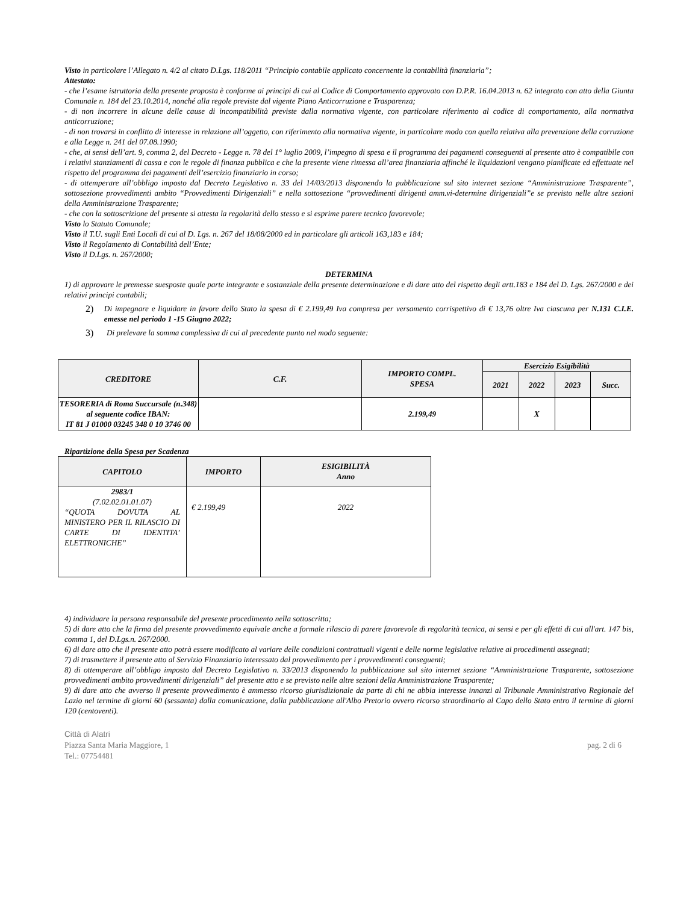Visto in particolare l’Allegato n. 4/2 al citato D.Lgs. 118/2011 “Principio contabile applicato concernente la contabilità finanziaria”;
Attestato:
- che l’esame istruttoria della presente proposta è conforme ai principi di cui al Codice di Comportamento approvato con D.P.R. 16.04.2013 n. 62 integrato con atto della Giunta Comunale n. 184 del 23.10.2014, nonché alla regole previste dal vigente Piano Anticorruzione e Trasparenza;
- di non incorrere in alcune delle cause di incompatibilità previste dalla normativa vigente, con particolare riferimento al codice di comportamento, alla normativa anticorruzione;
- di non trovarsi in conflitto di interesse in relazione all’oggetto, con riferimento alla normativa vigente, in particolare modo con quella relativa alla prevenzione della corruzione e alla Legge n. 241 del 07.08.1990;
- che, ai sensi dell’art. 9, comma 2, del Decreto - Legge n. 78 del 1° luglio 2009, l’impegno di spesa e il programma dei pagamenti conseguenti al presente atto è compatibile con i relativi stanziamenti di cassa e con le regole di finanza pubblica e che la presente viene rimessa all’area finanziaria affinché le liquidazioni vengano pianificate ed effettuate nel rispetto del programma dei pagamenti dell’esercizio finanziario in corso;
- di ottemperare all’obbligo imposto dal Decreto Legislativo n. 33 del 14/03/2013 disponendo la pubblicazione sul sito internet sezione “Amministrazione Trasparente”, sottosezione provvedimenti ambito “Provvedimenti Dirigenziali” e nella sottosezione “provvedimenti dirigenti amm.vi-determine dirigenziali”e se previsto nelle altre sezioni della Amministrazione Trasparente;
- che con la sottoscrizione del presente si attesta la regolarità dello stesso e si esprime parere tecnico favorevole;
Visto lo Statuto Comunale;
Visto il T.U. sugli Enti Locali di cui al D. Lgs. n. 267 del 18/08/2000 ed in particolare gli articoli 163,183 e 184;
Visto il Regolamento di Contabilità dell’Ente;
Visto il D.Lgs. n. 267/2000;
DETERMINA
1) di approvare le premesse suesposte quale parte integrante e sostanziale della presente determinazione e di dare atto del rispetto degli artt.183 e 184 del D. Lgs. 267/2000 e dei relativi principi contabili;
2)
Di impegnare e liquidare in favore dello Stato la spesa di € 2.199,49 Iva compresa per versamento corrispettivo di € 13,76 oltre Iva ciascuna per N.131 C.I.E. emesse nel periodo 1 -15 Giugno 2022;
3)
Di prelevare la somma complessiva di cui al precedente punto nel modo seguente:
| CREDITORE | C.F. | IMPORTO COMPL. SPESA | Esercizio Esigibilità | | | |
| --- | --- | --- | --- | --- | --- | --- |
| | | | 2021 | 2022 | 2023 | Succ. |
| TESORERIA di Roma Succursale (n.348) al seguente codice IBAN: IT 81 J 01000 03245 348 0 10 3746 00 | | 2.199,49 | | X | | |
Ripartizione della Spesa per Scadenza
| CAPITOLO | IMPORTO | ESIGIBILITÀ Anno |
| --- | --- | --- |
| 2983/1 (7.02.02.01.01.07) “QUOTA DOVUTA AL MINISTERO PER IL RILASCIO DI CARTE DI IDENTITA’ ELETTRONICHE” | € 2.199,49 | 2022 |
4) individuare la persona responsabile del presente procedimento nella sottoscritta;
5) di dare atto che la firma del presente provvedimento equivale anche a formale rilascio di parere favorevole di regolarità tecnica, ai sensi e per gli effetti di cui all'art. 147 bis, comma 1, del D.Lgs.n. 267/2000.
6) di dare atto che il presente atto potrà essere modificato al variare delle condizioni contrattuali vigenti e delle norme legislative relative ai procedimenti assegnati;
7) di trasmettere il presente atto al Servizio Finanziario interessato dal provvedimento per i provvedimenti conseguenti;
8) di ottemperare all’obbligo imposto dal Decreto Legislativo n. 33/2013 disponendo la pubblicazione sul sito internet sezione “Amministrazione Trasparente, sottosezione provvedimenti ambito provvedimenti dirigenziali” del presente atto e se previsto nelle altre sezioni della Amministrazione Trasparente;
9) di dare atto che avverso il presente provvedimento è ammesso ricorso giurisdizionale da parte di chi ne abbia interesse innanzi al Tribunale Amministrativo Regionale del Lazio nel termine di giorni 60 (sessanta) dalla comunicazione, dalla pubblicazione all'Albo Pretorio ovvero ricorso straordinario al Capo dello Stato entro il termine di giorni 120 (centoventi).
Città di Alatri
Piazza Santa Maria Maggiore, 1 pag. 2 di 6
Tel.: 07754481